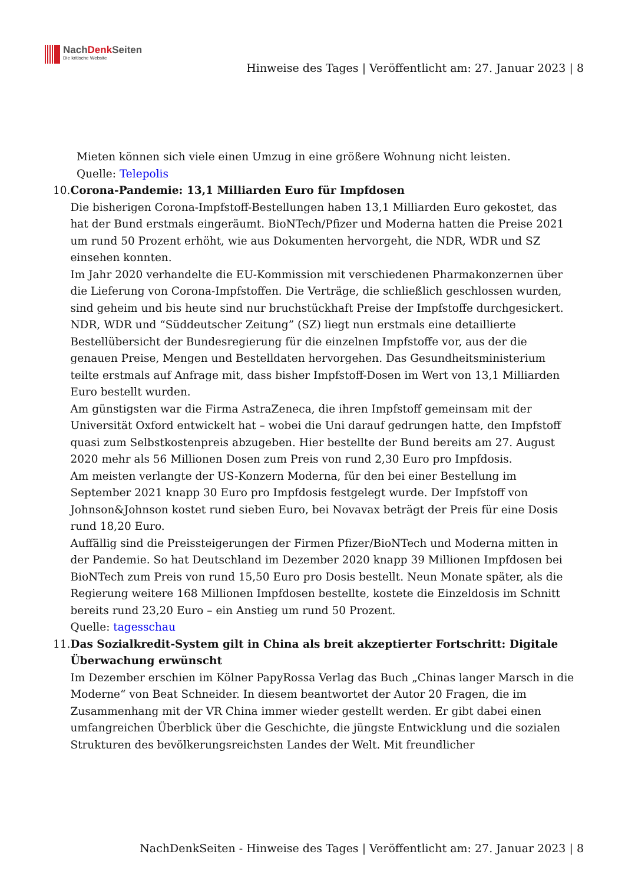NachDenk Seiten
Die kritische Website
Hinweise des Tages | Veröffentlicht am: 27. Januar 2023 | 8
Mieten können sich viele einen Umzug in eine größere Wohnung nicht leisten.
Quelle: Telepolis
10. Corona-Pandemie: 13,1 Milliarden Euro für Impfdosen
Die bisherigen Corona-Impfstoff-Bestellungen haben 13,1 Milliarden Euro gekostet, das hat der Bund erstmals eingeräumt. BioNTech/Pfizer und Moderna hatten die Preise 2021 um rund 50 Prozent erhöht, wie aus Dokumenten hervorgeht, die NDR, WDR und SZ einsehen konnten.
Im Jahr 2020 verhandelte die EU-Kommission mit verschiedenen Pharmakonzernen über die Lieferung von Corona-Impfstoffen. Die Verträge, die schließlich geschlossen wurden, sind geheim und bis heute sind nur bruchstückhaft Preise der Impfstoffe durchgesickert.
NDR, WDR und “Süddeutscher Zeitung” (SZ) liegt nun erstmals eine detaillierte Bestellübersicht der Bundesregierung für die einzelnen Impfstoffe vor, aus der die genauen Preise, Mengen und Bestelldaten hervorgehen. Das Gesundheitsministerium teilte erstmals auf Anfrage mit, dass bisher Impfstoff-Dosen im Wert von 13,1 Milliarden Euro bestellt wurden.
Am günstigsten war die Firma AstraZeneca, die ihren Impfstoff gemeinsam mit der Universität Oxford entwickelt hat – wobei die Uni darauf gedrungen hatte, den Impfstoff quasi zum Selbstkostenpreis abzugeben. Hier bestellte der Bund bereits am 27. August 2020 mehr als 56 Millionen Dosen zum Preis von rund 2,30 Euro pro Impfdosis.
Am meisten verlangte der US-Konzern Moderna, für den bei einer Bestellung im September 2021 knapp 30 Euro pro Impfdosis festgelegt wurde. Der Impfstoff von Johnson&Johnson kostet rund sieben Euro, bei Novavax beträgt der Preis für eine Dosis rund 18,20 Euro.
Auffällig sind die Preissteigerungen der Firmen Pfizer/BioNTech und Moderna mitten in der Pandemie. So hat Deutschland im Dezember 2020 knapp 39 Millionen Impfdosen bei BioNTech zum Preis von rund 15,50 Euro pro Dosis bestellt. Neun Monate später, als die Regierung weitere 168 Millionen Impfdosen bestellte, kostete die Einzeldosis im Schnitt bereits rund 23,20 Euro – ein Anstieg um rund 50 Prozent.
Quelle: tagesschau
11. Das Sozialkredit-System gilt in China als breit akzeptierter Fortschritt: Digitale Überwachung erwünscht
Im Dezember erschien im Kölner PapyRossa Verlag das Buch „Chinas langer Marsch in die Moderne“ von Beat Schneider. In diesem beantwortet der Autor 20 Fragen, die im Zusammenhang mit der VR China immer wieder gestellt werden. Er gibt dabei einen umfangreichen Überblick über die Geschichte, die jüngste Entwicklung und die sozialen Strukturen des bevölkerungsreichsten Landes der Welt. Mit freundlicher
NachDenkSeiten - Hinweise des Tages | Veröffentlicht am: 27. Januar 2023 | 8